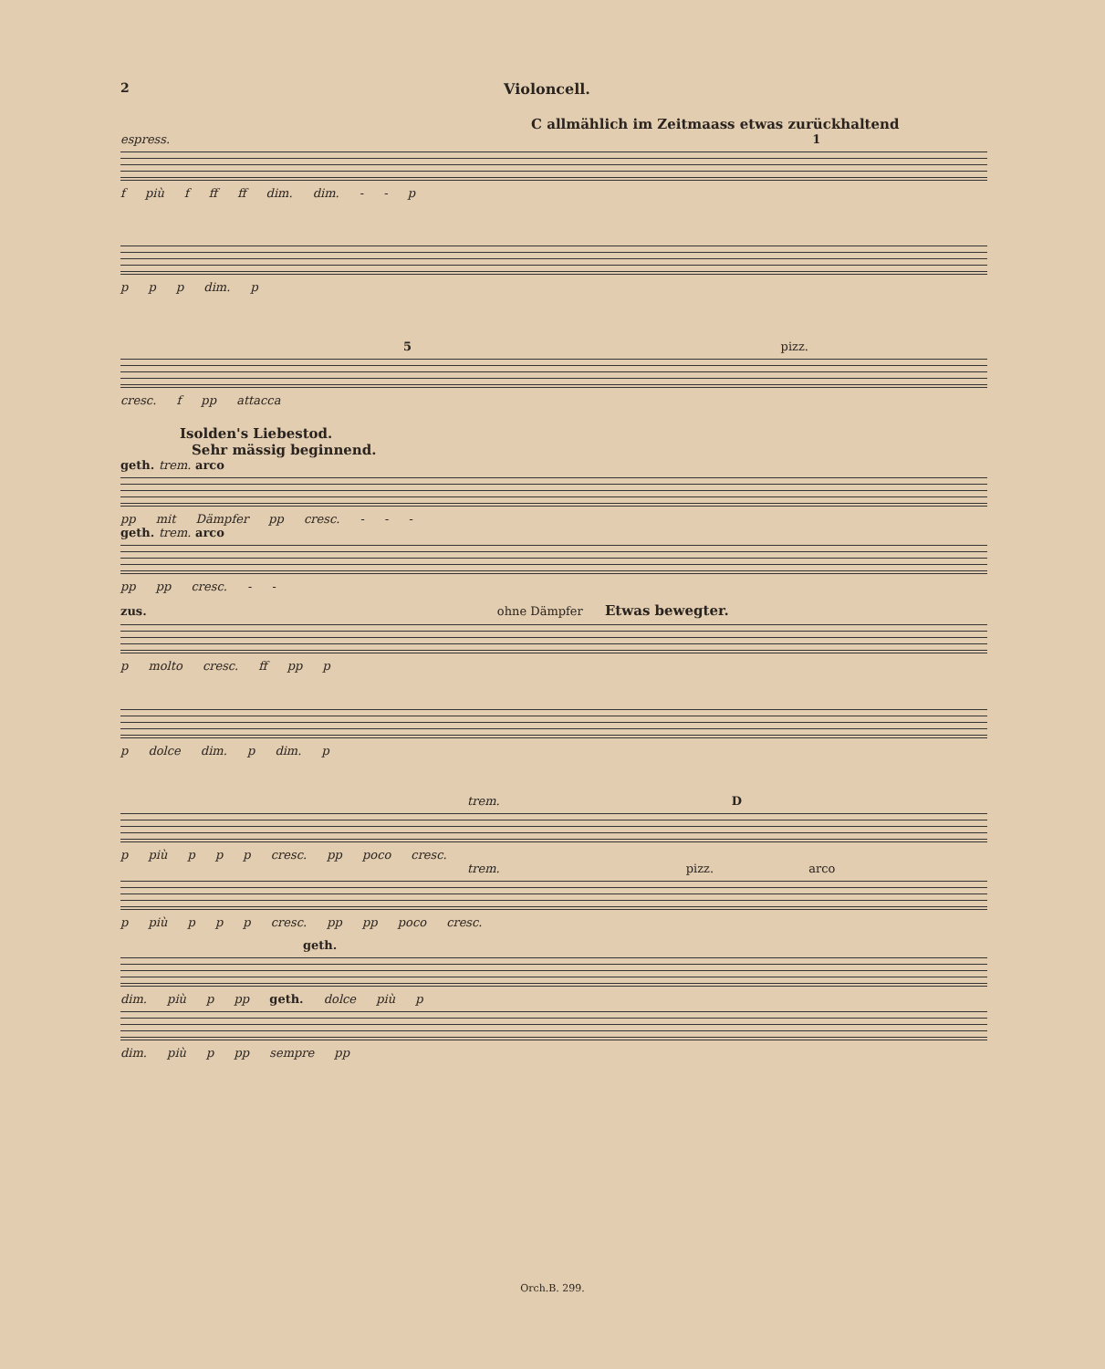2 Violoncell.
C allmählich im Zeitmaass etwas zurückhaltend
espress. 1
f più f ff ff dim. dim. - - p
p p p dim. p
5 pizz.
cresc. f pp attacca
Isolden's Liebestod.
Sehr mässig beginnend.
geth. trem. arco
pp mit Dämpfer pp cresc. - - -
geth. trem. arco
pp pp cresc. - -
zus. ohne Dämpfer Etwas bewegter.
p molto cresc. ff pp p
p dolce dim. p dim. p
trem. D
p più p p p cresc. pp poco cresc.
trem. pizz. arco
p più p p p cresc. pp pp poco cresc.
geth.
dim. più p pp geth. dolce più p
dim. più p pp sempre pp
Orch.B. 299.